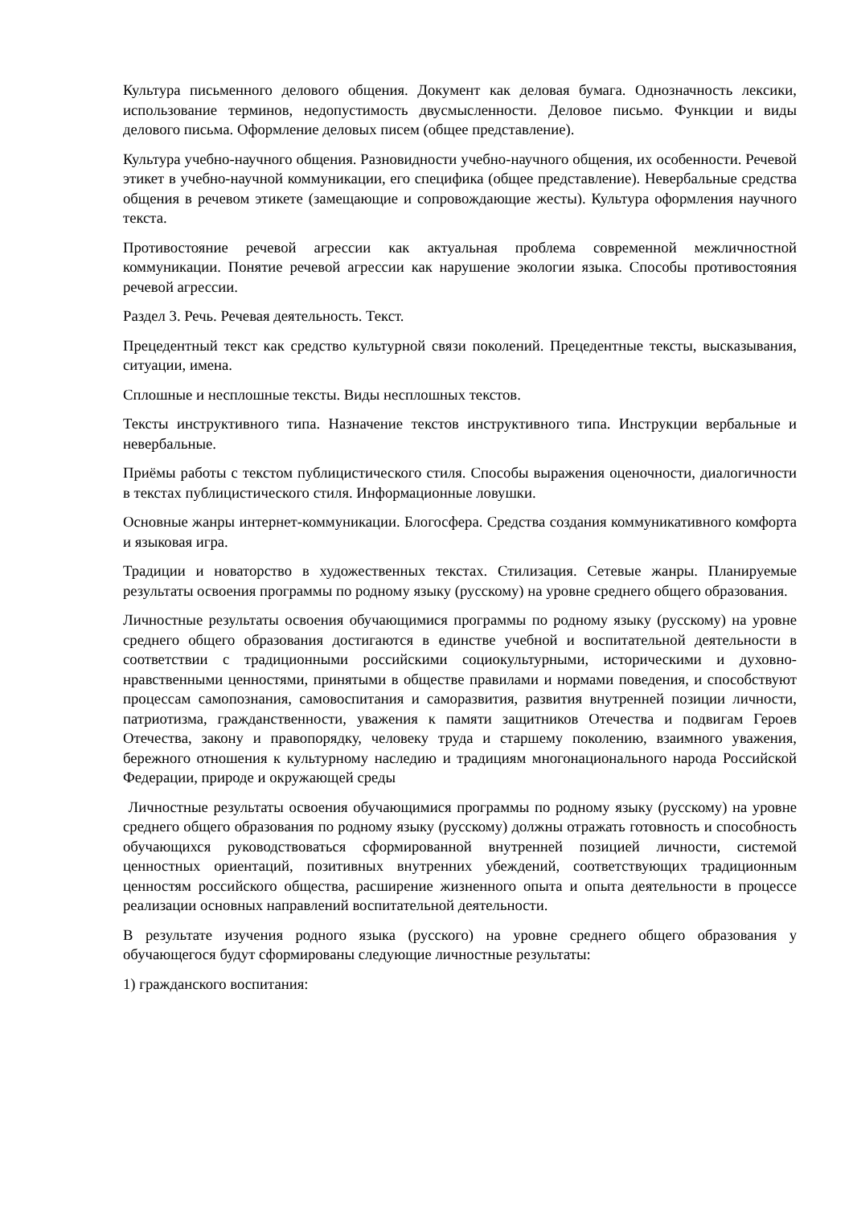Культура письменного делового общения. Документ как деловая бумага. Однозначность лексики, использование терминов, недопустимость двусмысленности. Деловое письмо. Функции и виды делового письма. Оформление деловых писем (общее представление).
Культура учебно-научного общения. Разновидности учебно-научного общения, их особенности. Речевой этикет в учебно-научной коммуникации, его специфика (общее представление). Невербальные средства общения в речевом этикете (замещающие и сопровождающие жесты). Культура оформления научного текста.
Противостояние речевой агрессии как актуальная проблема современной межличностной коммуникации. Понятие речевой агрессии как нарушение экологии языка. Способы противостояния речевой агрессии.
Раздел 3. Речь. Речевая деятельность. Текст.
Прецедентный текст как средство культурной связи поколений. Прецедентные тексты, высказывания, ситуации, имена.
Сплошные и несплошные тексты. Виды несплошных текстов.
Тексты инструктивного типа. Назначение текстов инструктивного типа. Инструкции вербальные и невербальные.
Приёмы работы с текстом публицистического стиля. Способы выражения оценочности, диалогичности в текстах публицистического стиля. Информационные ловушки.
Основные жанры интернет-коммуникации. Блогосфера. Средства создания коммуникативного комфорта и языковая игра.
Традиции и новаторство в художественных текстах. Стилизация. Сетевые жанры. Планируемые результаты освоения программы по родному языку (русскому) на уровне среднего общего образования.
Личностные результаты освоения обучающимися программы по родному языку (русскому) на уровне среднего общего образования достигаются в единстве учебной и воспитательной деятельности в соответствии с традиционными российскими социокультурными, историческими и духовно-нравственными ценностями, принятыми в обществе правилами и нормами поведения, и способствуют процессам самопознания, самовоспитания и саморазвития, развития внутренней позиции личности, патриотизма, гражданственности, уважения к памяти защитников Отечества и подвигам Героев Отечества, закону и правопорядку, человеку труда и старшему поколению, взаимного уважения, бережного отношения к культурному наследию и традициям многонационального народа Российской Федерации, природе и окружающей среды
Личностные результаты освоения обучающимися программы по родному языку (русскому) на уровне среднего общего образования по родному языку (русскому) должны отражать готовность и способность обучающихся руководствоваться сформированной внутренней позицией личности, системой ценностных ориентаций, позитивных внутренних убеждений, соответствующих традиционным ценностям российского общества, расширение жизненного опыта и опыта деятельности в процессе реализации основных направлений воспитательной деятельности.
В результате изучения родного языка (русского) на уровне среднего общего образования у обучающегося будут сформированы следующие личностные результаты:
1) гражданского воспитания: